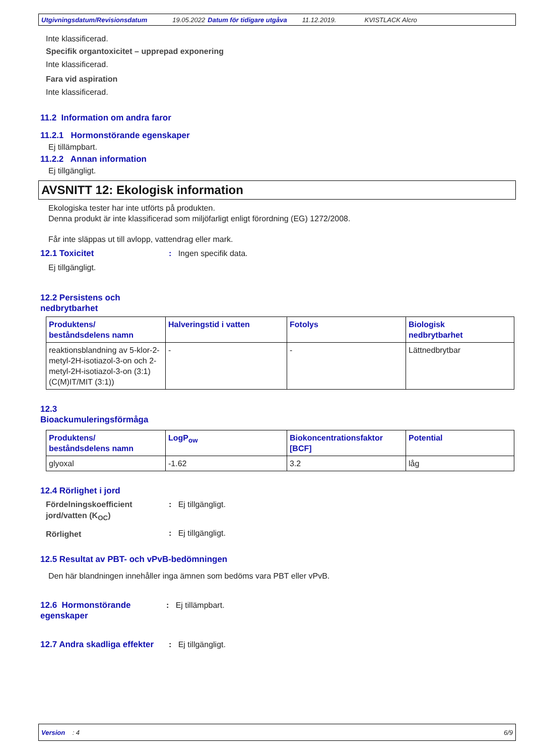Utgivningsdatum/Revisionsdatum 19.05.2022 Datum för tidigare utgåva 11.12.2019. KVISTLACK Alcro
Inte klassificerad.
Specifik organtoxicitet – upprepad exponering
Inte klassificerad.
Fara vid aspiration
Inte klassificerad.
11.2 Information om andra faror
11.2.1 Hormonstörande egenskaper
Ej tillämpbart.
11.2.2 Annan information
Ej tillgängligt.
AVSNITT 12: Ekologisk information
Ekologiska tester har inte utförts på produkten.
Denna produkt är inte klassificerad som miljöfarligt enligt förordning (EG) 1272/2008.
Får inte släppas ut till avlopp, vattendrag eller mark.
12.1 Toxicitet
: Ingen specifik data.
Ej tillgängligt.
12.2 Persistens och
nedbrytbarhet
| Produktens/ beståndsdelens namn | Halveringstid i vatten | Fotolys | Biologisk nedbrytbarhet |
| --- | --- | --- | --- |
| reaktionsblandning av 5-klor-2-metyl-2H-isotiazol-3-on och 2-metyl-2H-isotiazol-3-on (3:1) (C(M)IT/MIT (3:1)) | - | - | Lättnedbrytbar |
12.3
Bioackumuleringsförmåga
| Produktens/ beståndsdelens namn | LogP<sub>ow</sub> | Biokoncentrationsfaktor [BCF] | Potential |
| --- | --- | --- | --- |
| glyoxal | -1.62 | 3.2 | låg |
12.4 Rörlighet i jord
Fördelningskoefficient jord/vatten (K<sub>OC</sub>): Ej tillgängligt.
Rörlighet: Ej tillgängligt.
12.5 Resultat av PBT- och vPvB-bedömningen
Den här blandningen innehåller inga ämnen som bedöms vara PBT eller vPvB.
12.6 Hormonstörande egenskaper
: Ej tillämpbart.
12.7 Andra skadliga effekter
: Ej tillgängligt.
Version : 4 6/9